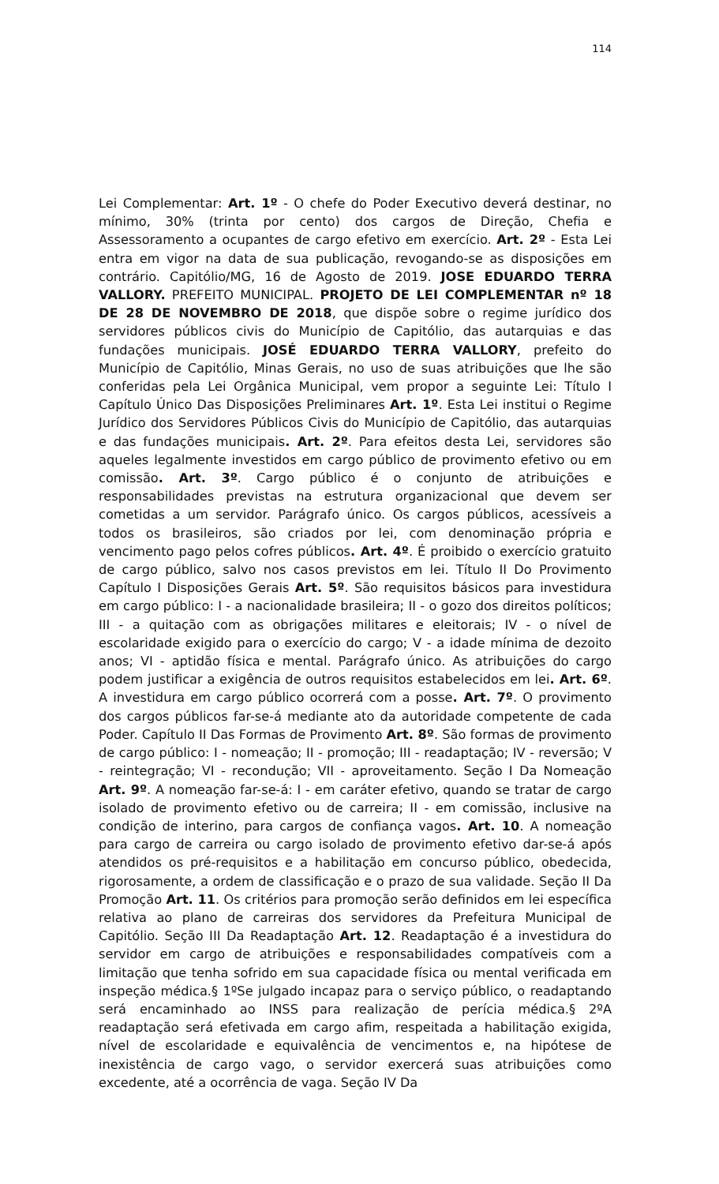114
Lei Complementar: Art. 1º - O chefe do Poder Executivo deverá destinar, no mínimo, 30% (trinta por cento) dos cargos de Direção, Chefia e Assessoramento a ocupantes de cargo efetivo em exercício. Art. 2º - Esta Lei entra em vigor na data de sua publicação, revogando-se as disposições em contrário. Capitólio/MG, 16 de Agosto de 2019. JOSE EDUARDO TERRA VALLORY. PREFEITO MUNICIPAL. PROJETO DE LEI COMPLEMENTAR nº 18 DE 28 DE NOVEMBRO DE 2018, que dispõe sobre o regime jurídico dos servidores públicos civis do Município de Capitólio, das autarquias e das fundações municipais. JOSÉ EDUARDO TERRA VALLORY, prefeito do Município de Capitólio, Minas Gerais, no uso de suas atribuições que lhe são conferidas pela Lei Orgânica Municipal, vem propor a seguinte Lei: Título I Capítulo Único Das Disposições Preliminares Art. 1º. Esta Lei institui o Regime Jurídico dos Servidores Públicos Civis do Município de Capitólio, das autarquias e das fundações municipais. Art. 2º. Para efeitos desta Lei, servidores são aqueles legalmente investidos em cargo público de provimento efetivo ou em comissão. Art. 3º. Cargo público é o conjunto de atribuições e responsabilidades previstas na estrutura organizacional que devem ser cometidas a um servidor. Parágrafo único. Os cargos públicos, acessíveis a todos os brasileiros, são criados por lei, com denominação própria e vencimento pago pelos cofres públicos. Art. 4º. É proibido o exercício gratuito de cargo público, salvo nos casos previstos em lei. Título II Do Provimento Capítulo I Disposições Gerais Art. 5º. São requisitos básicos para investidura em cargo público: I - a nacionalidade brasileira; II - o gozo dos direitos políticos; III - a quitação com as obrigações militares e eleitorais; IV - o nível de escolaridade exigido para o exercício do cargo; V - a idade mínima de dezoito anos; VI - aptidão física e mental. Parágrafo único. As atribuições do cargo podem justificar a exigência de outros requisitos estabelecidos em lei. Art. 6º. A investidura em cargo público ocorrerá com a posse. Art. 7º. O provimento dos cargos públicos far-se-á mediante ato da autoridade competente de cada Poder. Capítulo II Das Formas de Provimento Art. 8º. São formas de provimento de cargo público: I - nomeação; II - promoção; III - readaptação; IV - reversão; V - reintegração; VI - recondução; VII - aproveitamento. Seção I Da Nomeação Art. 9º. A nomeação far-se-á: I - em caráter efetivo, quando se tratar de cargo isolado de provimento efetivo ou de carreira; II - em comissão, inclusive na condição de interino, para cargos de confiança vagos. Art. 10. A nomeação para cargo de carreira ou cargo isolado de provimento efetivo dar-se-á após atendidos os pré-requisitos e a habilitação em concurso público, obedecida, rigorosamente, a ordem de classificação e o prazo de sua validade. Seção II Da Promoção Art. 11. Os critérios para promoção serão definidos em lei específica relativa ao plano de carreiras dos servidores da Prefeitura Municipal de Capitólio. Seção III Da Readaptação Art. 12. Readaptação é a investidura do servidor em cargo de atribuições e responsabilidades compatíveis com a limitação que tenha sofrido em sua capacidade física ou mental verificada em inspeção médica.§ 1ºSe julgado incapaz para o serviço público, o readaptando será encaminhado ao INSS para realização de perícia médica.§ 2ºA readaptação será efetivada em cargo afim, respeitada a habilitação exigida, nível de escolaridade e equivalência de vencimentos e, na hipótese de inexistência de cargo vago, o servidor exercerá suas atribuições como excedente, até a ocorrência de vaga. Seção IV Da